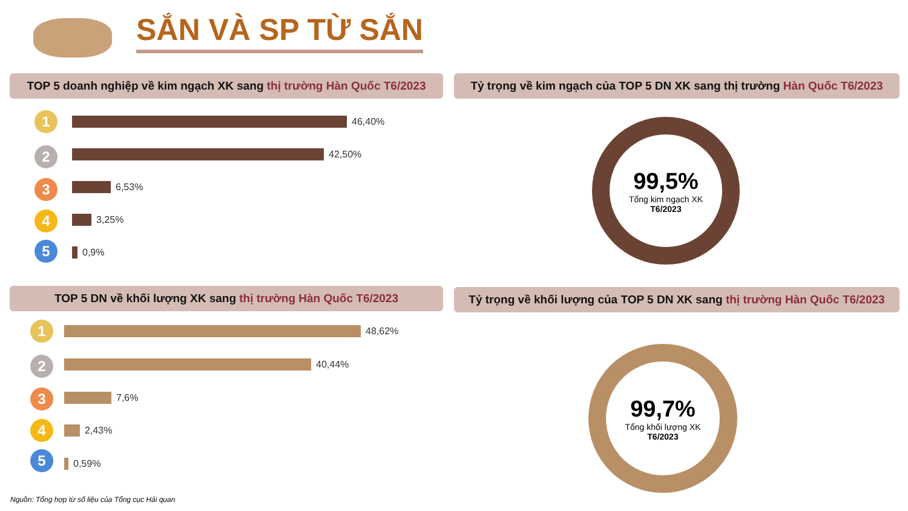SẮN VÀ SP TỪ SẮN
TOP 5 doanh nghiệp về kim ngạch XK sang thị trường Hàn Quốc T6/2023
Tỷ trọng về kim ngạch của TOP 5 DN XK sang thị trường Hàn Quốc T6/2023
1
2
3
4
5
46,40%
42,50%
6,53%
3,25%
0,9%
99,5%
Tổng kim ngạch XK
T6/2023
TOP 5 DN về khối lượng XK sang thị trường Hàn Quốc T6/2023
Tỷ trọng về khối lượng của TOP 5 DN XK sang thị trường Hàn Quốc T6/2023
1
2
3
4
5
48,62%
40,44%
7,6%
2,43%
0,59%
99,7%
Tổng khối lượng XK
T6/2023
Nguồn: Tổng hợp từ số liệu của Tổng cục Hải quan